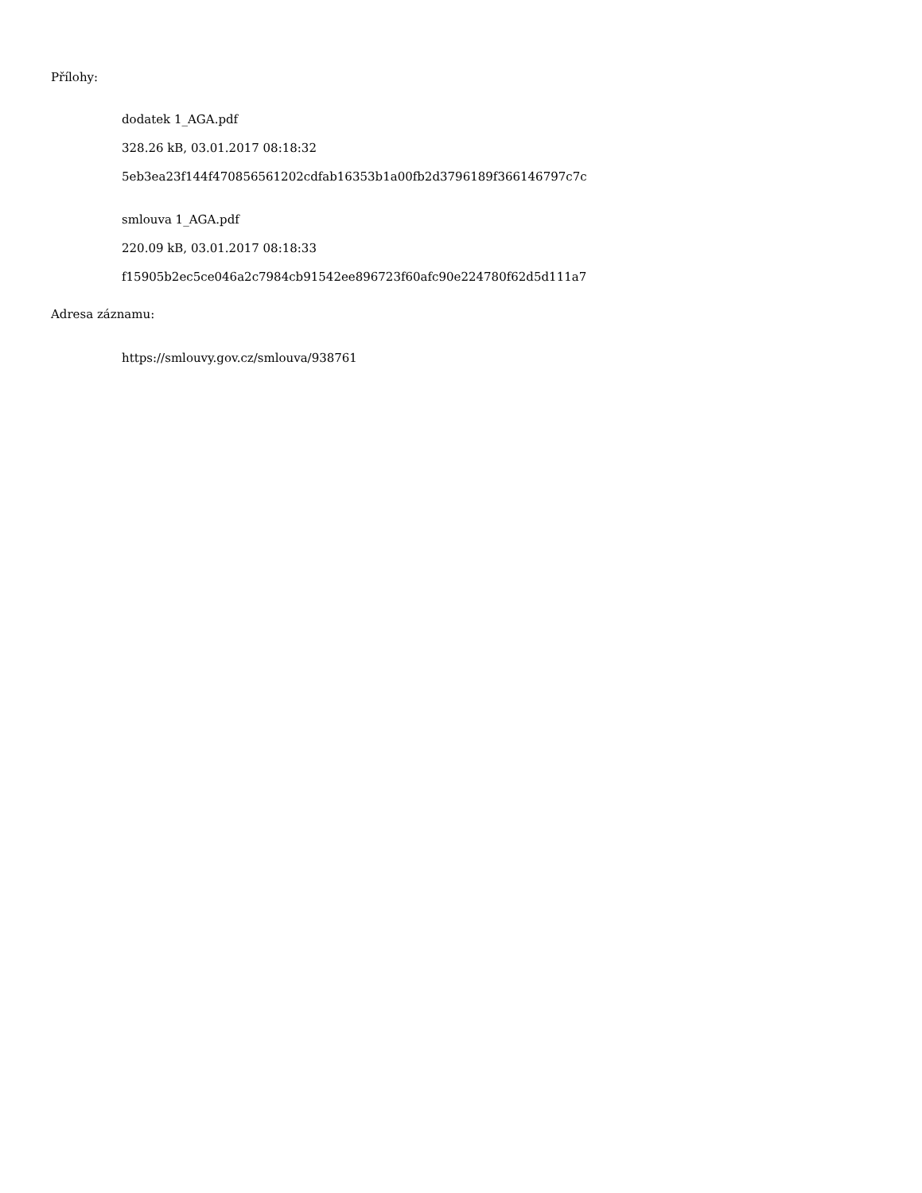Přílohy:
dodatek 1_AGA.pdf
328.26 kB, 03.01.2017 08:18:32
5eb3ea23f144f470856561202cdfab16353b1a00fb2d3796189f366146797c7c
smlouva 1_AGA.pdf
220.09 kB, 03.01.2017 08:18:33
f15905b2ec5ce046a2c7984cb91542ee896723f60afc90e224780f62d5d111a7
Adresa záznamu:
https://smlouvy.gov.cz/smlouva/938761